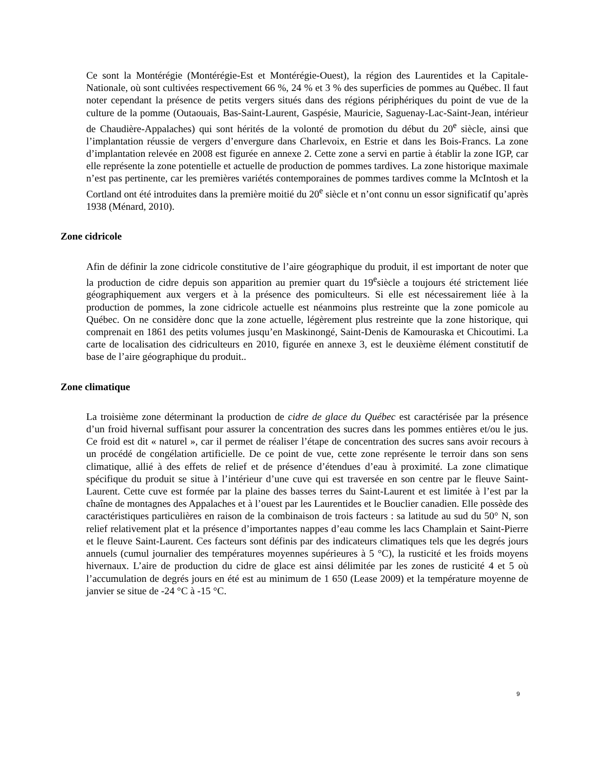Ce sont la Montérégie (Montérégie-Est et Montérégie-Ouest), la région des Laurentides et la Capitale-Nationale, où sont cultivées respectivement 66 %, 24 % et 3 % des superficies de pommes au Québec. Il faut noter cependant la présence de petits vergers situés dans des régions périphériques du point de vue de la culture de la pomme (Outaouais, Bas-Saint-Laurent, Gaspésie, Mauricie, Saguenay-Lac-Saint-Jean, intérieur de Chaudière-Appalaches) qui sont hérités de la volonté de promotion du début du 20<sup>e</sup> siècle, ainsi que l’implantation réussie de vergers d’envergure dans Charlevoix, en Estrie et dans les Bois-Francs. La zone d’implantation relevée en 2008 est figurée en annexe 2. Cette zone a servi en partie à établir la zone IGP, car elle représente la zone potentielle et actuelle de production de pommes tardives. La zone historique maximale n’est pas pertinente, car les premières variétés contemporaines de pommes tardives comme la McIntosh et la Cortland ont été introduites dans la première moitié du 20<sup>e</sup> siècle et n’ont connu un essor significatif qu’après 1938 (Ménard, 2010).
Zone cidricole
Afin de définir la zone cidricole constitutive de l’aire géographique du produit, il est important de noter que la production de cidre depuis son apparition au premier quart du 19<sup>e</sup>siècle a toujours été strictement liée géographiquement aux vergers et à la présence des pomiculteurs. Si elle est nécessairement liée à la production de pommes, la zone cidricole actuelle est néanmoins plus restreinte que la zone pomicole au Québec. On ne considère donc que la zone actuelle, légèrement plus restreinte que la zone historique, qui comprenait en 1861 des petits volumes jusqu’en Maskinongé, Saint-Denis de Kamouraska et Chicoutimi. La carte de localisation des cidriculteurs en 2010, figurée en annexe 3, est le deuxième élément constitutif de base de l’aire géographique du produit..
Zone climatique
La troisième zone déterminant la production de cidre de glace du Québec est caractérisée par la présence d’un froid hivernal suffisant pour assurer la concentration des sucres dans les pommes entières et/ou le jus. Ce froid est dit « naturel », car il permet de réaliser l’étape de concentration des sucres sans avoir recours à un procédé de congélation artificielle. De ce point de vue, cette zone représente le terroir dans son sens climatique, allié à des effets de relief et de présence d’étendues d’eau à proximité. La zone climatique spécifique du produit se situe à l’intérieur d’une cuve qui est traversée en son centre par le fleuve Saint-Laurent. Cette cuve est formée par la plaine des basses terres du Saint-Laurent et est limitée à l’est par la chaîne de montagnes des Appalaches et à l’ouest par les Laurentides et le Bouclier canadien. Elle possède des caractéristiques particulières en raison de la combinaison de trois facteurs : sa latitude au sud du 50° N, son relief relativement plat et la présence d’importantes nappes d’eau comme les lacs Champlain et Saint-Pierre et le fleuve Saint-Laurent. Ces facteurs sont définis par des indicateurs climatiques tels que les degrés jours annuels (cumul journalier des températures moyennes supérieures à 5 °C), la rusticité et les froids moyens hivernaux. L’aire de production du cidre de glace est ainsi délimitée par les zones de rusticité 4 et 5 où l’accumulation de degrés jours en été est au minimum de 1 650 (Lease 2009) et la température moyenne de janvier se situe de -24 °C à -15 °C.
9